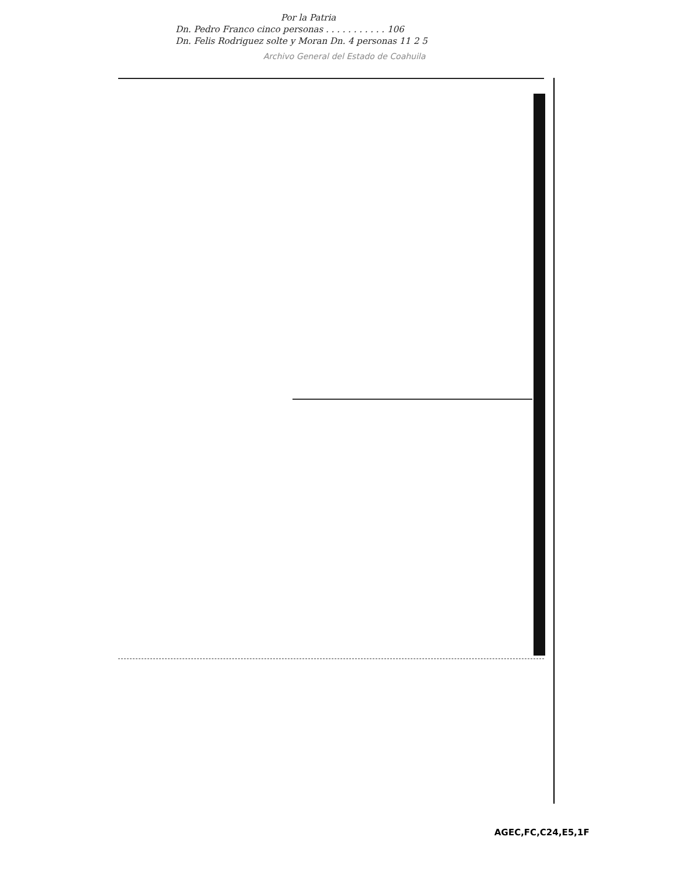Por la Patria
Dn. Pedro Franco cinco personas . . . . . . . . . . . 106
Dn. Felis Rodriguez solte y Moran Dn. 4 personas 11 2 5
Archivo General del Estado de Coahuila
AGEC,FC,C24,E5,1F